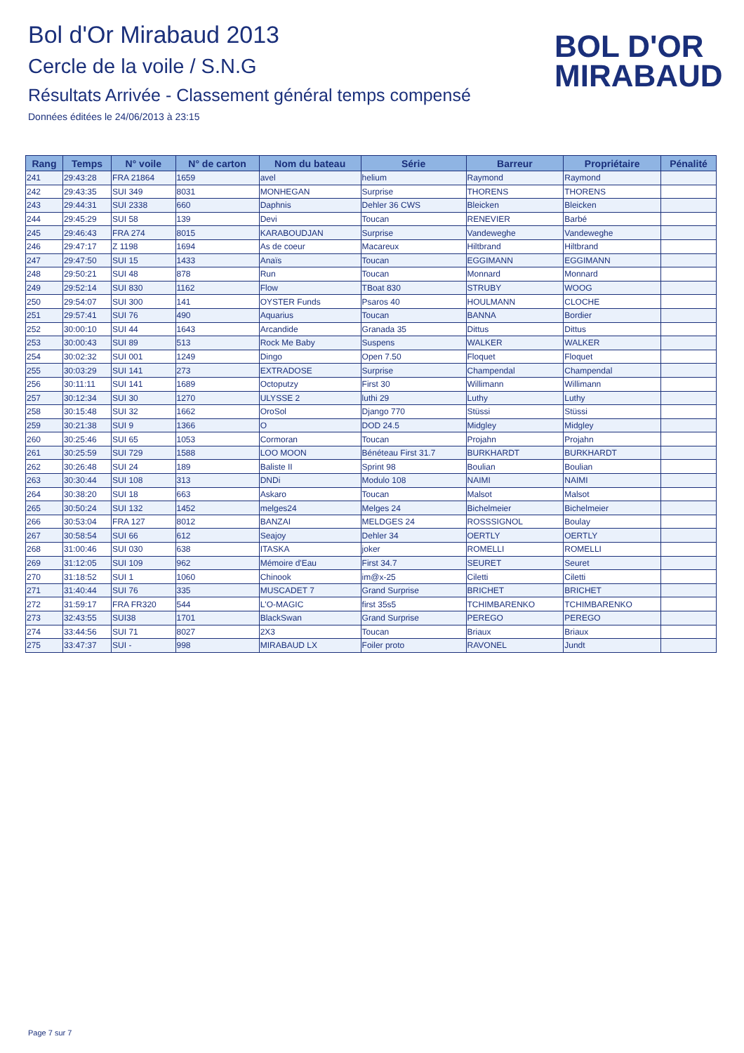Bol d'Or Mirabaud 2013
Cercle de la voile / S.N.G
Résultats Arrivée - Classement général temps compensé
Données éditées le 24/06/2013 à 23:15
BOL D'OR
MIRABAUD
| Rang | Temps | N° voile | N° de carton | Nom du bateau | Série | Barreur | Propriétaire | Pénalité |
| --- | --- | --- | --- | --- | --- | --- | --- | --- |
| 241 | 29:43:28 | FRA 21864 | 1659 | avel | helium | Raymond | Raymond | |
| 242 | 29:43:35 | SUI 349 | 8031 | MONHEGAN | Surprise | THORENS | THORENS | |
| 243 | 29:44:31 | SUI 2338 | 660 | Daphnis | Dehler 36 CWS | Bleicken | Bleicken | |
| 244 | 29:45:29 | SUI 58 | 139 | Devi | Toucan | RENEVIER | Barbé | |
| 245 | 29:46:43 | FRA 274 | 8015 | KARABOUDJAN | Surprise | Vandeweghe | Vandeweghe | |
| 246 | 29:47:17 | Z 1198 | 1694 | As de coeur | Macareux | Hiltbrand | Hiltbrand | |
| 247 | 29:47:50 | SUI 15 | 1433 | Anaïs | Toucan | EGGIMANN | EGGIMANN | |
| 248 | 29:50:21 | SUI 48 | 878 | Run | Toucan | Monnard | Monnard | |
| 249 | 29:52:14 | SUI 830 | 1162 | Flow | TBoat 830 | STRUBY | WOOG | |
| 250 | 29:54:07 | SUI 300 | 141 | OYSTER Funds | Psaros 40 | HOULMANN | CLOCHE | |
| 251 | 29:57:41 | SUI 76 | 490 | Aquarius | Toucan | BANNA | Bordier | |
| 252 | 30:00:10 | SUI 44 | 1643 | Arcandide | Granada 35 | Dittus | Dittus | |
| 253 | 30:00:43 | SUI 89 | 513 | Rock Me Baby | Suspens | WALKER | WALKER | |
| 254 | 30:02:32 | SUI 001 | 1249 | Dingo | Open 7.50 | Floquet | Floquet | |
| 255 | 30:03:29 | SUI 141 | 273 | EXTRADOSE | Surprise | Champendal | Champendal | |
| 256 | 30:11:11 | SUI 141 | 1689 | Octoputzy | First 30 | Willimann | Willimann | |
| 257 | 30:12:34 | SUI 30 | 1270 | ULYSSE 2 | luthi 29 | Luthy | Luthy | |
| 258 | 30:15:48 | SUI 32 | 1662 | OroSol | Django 770 | Stüssi | Stüssi | |
| 259 | 30:21:38 | SUI 9 | 1366 | O | DOD 24.5 | Midgley | Midgley | |
| 260 | 30:25:46 | SUI 65 | 1053 | Cormoran | Toucan | Projahn | Projahn | |
| 261 | 30:25:59 | SUI 729 | 1588 | LOO MOON | Bénéteau First 31.7 | BURKHARDT | BURKHARDT | |
| 262 | 30:26:48 | SUI 24 | 189 | Baliste II | Sprint 98 | Boulian | Boulian | |
| 263 | 30:30:44 | SUI 108 | 313 | DNDi | Modulo 108 | NAIMI | NAIMI | |
| 264 | 30:38:20 | SUI 18 | 663 | Askaro | Toucan | Malsot | Malsot | |
| 265 | 30:50:24 | SUI 132 | 1452 | melges24 | Melges 24 | Bichelmeier | Bichelmeier | |
| 266 | 30:53:04 | FRA 127 | 8012 | BANZAI | MELDGES 24 | ROSSSIGNOL | Boulay | |
| 267 | 30:58:54 | SUI 66 | 612 | Seajoy | Dehler 34 | OERTLY | OERTLY | |
| 268 | 31:00:46 | SUI 030 | 638 | ITASKA | joker | ROMELLI | ROMELLI | |
| 269 | 31:12:05 | SUI 109 | 962 | Mémoire d'Eau | First 34.7 | SEURET | Seuret | |
| 270 | 31:18:52 | SUI 1 | 1060 | Chinook | im@x-25 | Ciletti | Ciletti | |
| 271 | 31:40:44 | SUI 76 | 335 | MUSCADET 7 | Grand Surprise | BRICHET | BRICHET | |
| 272 | 31:59:17 | FRA FR320 | 544 | L'O-MAGIC | first 35s5 | TCHIMBARENKO | TCHIMBARENKO | |
| 273 | 32:43:55 | SUI38 | 1701 | BlackSwan | Grand Surprise | PEREGO | PEREGO | |
| 274 | 33:44:56 | SUI 71 | 8027 | 2X3 | Toucan | Briaux | Briaux | |
| 275 | 33:47:37 | SUI - | 998 | MIRABAUD LX | Foiler proto | RAVONEL | Jundt | |
Page 7 sur 7